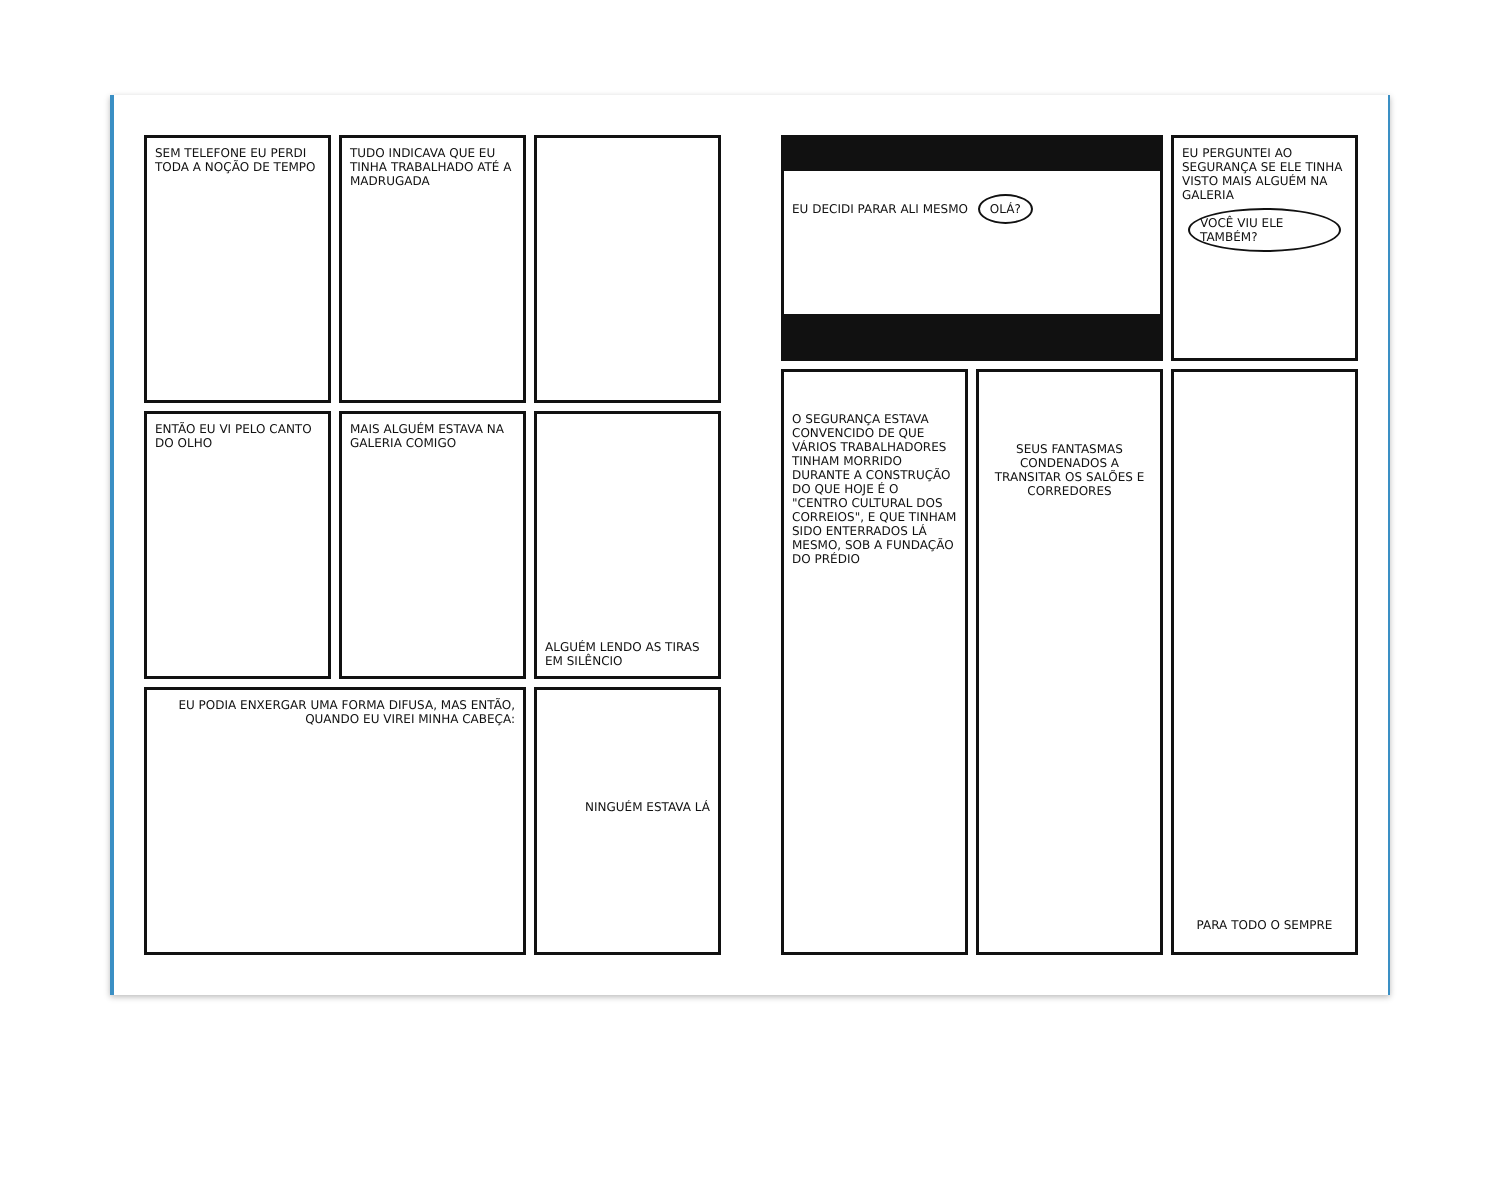SEM TELEFONE EU PERDI TODA A NOÇÃO DE TEMPO
TUDO INDICAVA QUE EU TINHA TRABALHADO ATÉ A MADRUGADA
ENTÃO EU VI PELO CANTO DO OLHO
MAIS ALGUÉM ESTAVA NA GALERIA COMIGO
ALGUÉM LENDO AS TIRAS EM SILÊNCIO
EU PODIA ENXERGAR UMA FORMA DIFUSA, MAS ENTÃO, QUANDO EU VIREI MINHA CABEÇA:
NINGUÉM ESTAVA LÁ
EU DECIDI PARAR ALI MESMO OLÁ?
EU PERGUNTEI AO SEGURANÇA SE ELE TINHA VISTO MAIS ALGUÉM NA GALERIA VOCÊ VIU ELE TAMBÉM?
O SEGURANÇA ESTAVA CONVENCIDO DE QUE VÁRIOS TRABALHADORES TINHAM MORRIDO DURANTE A CONSTRUÇÃO DO QUE HOJE É O "CENTRO CULTURAL DOS CORREIOS", E QUE TINHAM SIDO ENTERRADOS LÁ MESMO, SOB A FUNDAÇÃO DO PRÉDIO
SEUS FANTASMAS CONDENADOS A TRANSITAR OS SALÕES E CORREDORES
PARA TODO O SEMPRE